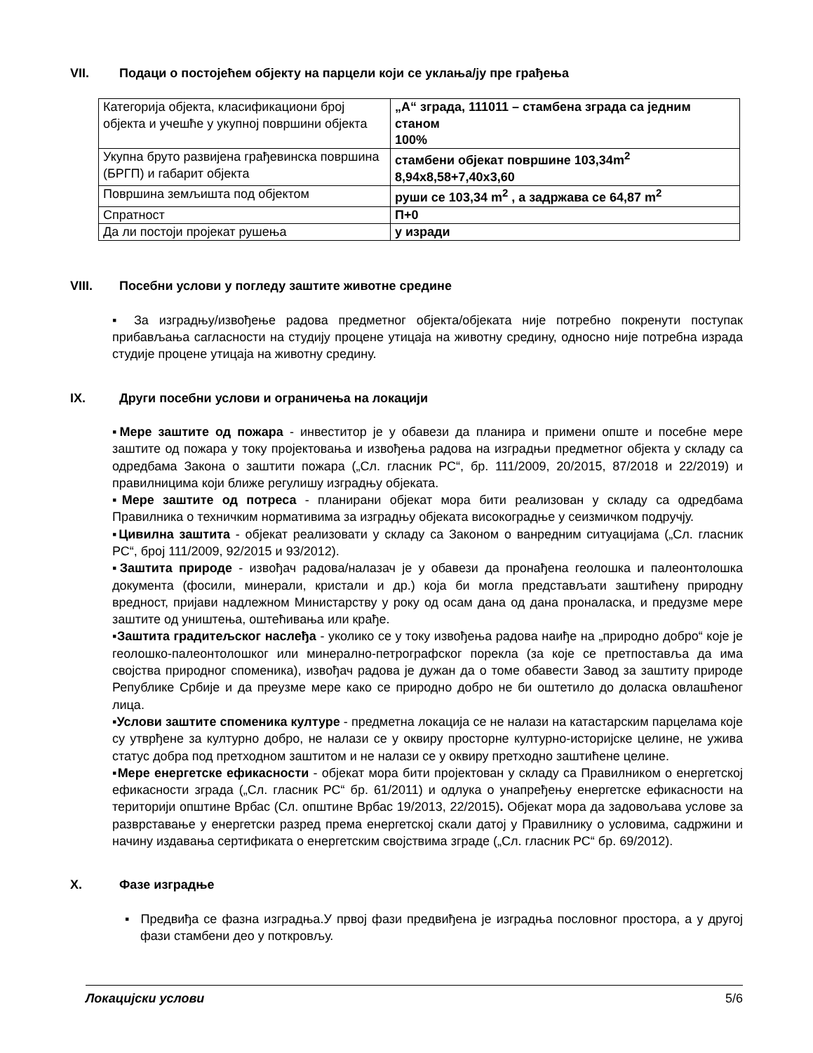VII. Подаци о постојећем објекту на парцели који се уклања/ју пре грађења
| Категорија објекта, класификациони број објекта и учешће у укупној површини објекта | „А“ зграда, 111011 – стамбена зграда са једним станом 100% |
| Укупна бруто развијена грађевинска површина (БРГП) и габарит објекта | стамбени објекат површине 103,34m<sup>2</sup> 8,94x8,58+7,40x3,60 |
| Површина земљишта под објектом | руши се 103,34 m<sup>2</sup> , а задржава се 64,87 m<sup>2</sup> |
| Спратност | П+0 |
| Да ли постоји пројекат рушења | у изради |
VIII. Посебни услови у погледу заштите животне средине
▪ За изградњу/извођење радова предметног објекта/објеката није потребно покренути поступак прибављања сагласности на студију процене утицаја на животну средину, односно није потребна израда студије процене утицаја на животну средину.
IX. Други посебни услови и ограничења на локацији
▪Мере заштите од пожара - инвеститор је у обавези да планира и примени опште и посебне мере заштите од пожара у току пројектовања и извођења радова на изградњи предметног објекта у складу са одредбама Закона о заштити пожара („Сл. гласник РС“, бр. 111/2009, 20/2015, 87/2018 и 22/2019) и правилницима који ближе регулишу изградњу објеката.
▪Мере заштите од потреса - планирани објекат мора бити реализован у складу са одредбама Правилника о техничким нормативима за изградњу објеката високоградње у сеизмичком подручју.
▪Цивилна заштита - објекат реализовати у складу са Законом о ванредним ситуацијама („Сл. гласник РС“, број 111/2009, 92/2015 и 93/2012).
▪Заштита природе - извођач радова/налазач је у обавези да пронађена геолошка и палеонтолошка документа (фосили, минерали, кристали и др.) која би могла представљати заштићену природну вредност, пријави надлежном Министарству у року од осам дана од дана проналаска, и предузме мере заштите од уништења, оштећивања или крађе.
▪Заштита градитељског наслеђа - уколико се у току извођења радова наиђе на „природно добро“ које је геолошко-палеонтолошког или минерално-петрографског порекла (за које се претпоставља да има својства природног споменика), извођач радова је дужан да о томе обавести Завод за заштиту природе Републике Србије и да преузме мере како се природно добро не би оштетило до доласка овлашћеног лица.
▪Услови заштите споменика културе - предметна локација се не налази на катастарским парцелама које су утврђене за културно добро, не налази се у оквиру просторне културно-историјске целине, не ужива статус добра под претходном заштитом и не налази се у оквиру претходно заштићене целине.
▪Мере енергетске ефикасности - објекат мора бити пројектован у складу са Правилником о енергетској ефикасности зграда („Сл. гласник РС“ бр. 61/2011) и одлука о унапређењу енергетске ефикасности на територији општине Врбас (Сл. општине Врбас 19/2013, 22/2015). Објекат мора да задовољава услове за разврставање у енергетски разред према енергетској скали датој у Правилнику о условима, садржини и начину издавања сертификата о енергетским својствима зграде („Сл. гласник РС“ бр. 69/2012).
X. Фазе изградње
▪ Предвиђа се фазна изградња.У првој фази предвиђена је изградња пословног простора, а у другој фази стамбени део у поткровљу.
Локацијски услови 5/6